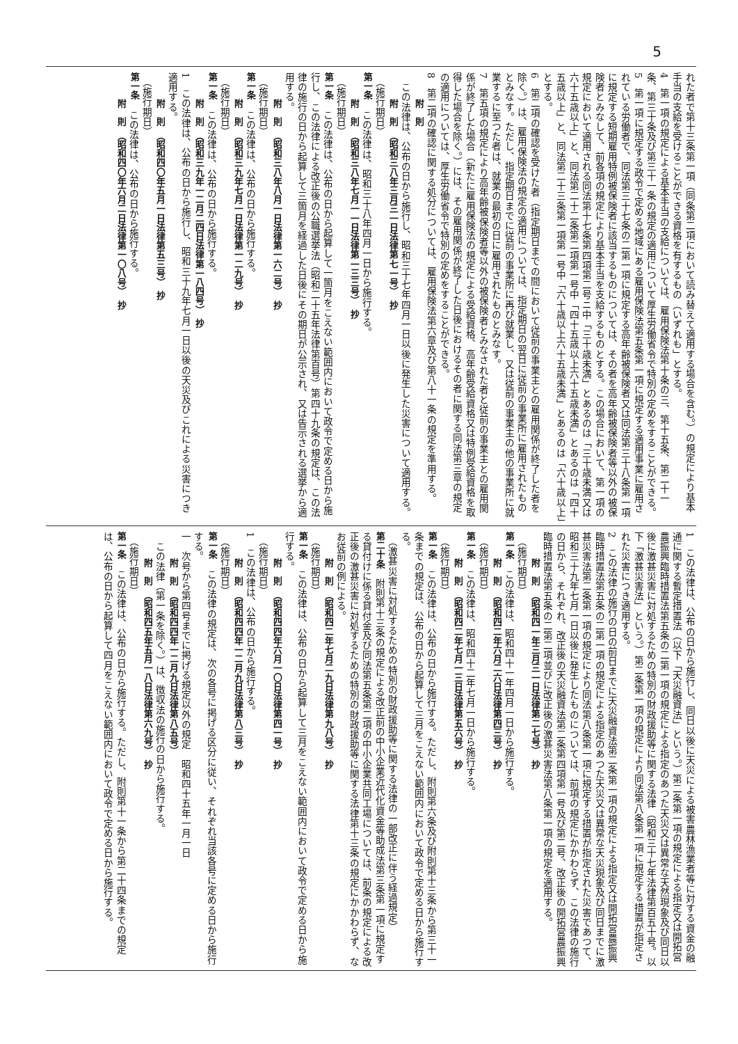5
れた者で第十三条第一項（同条第二項において読み替えて適用する場合を含む。）の規定により基本手当の支給を受けることができる資格を有するもの（いずれも」とする。
4　第一項の規定による基本手当の支給については、雇用保険法第十条の三、第十五条、第二十一条、第三十条及び第三十一条の規定の適用について厚生労働省令で特別の定めをすることができる。
5　第一項に規定する政令で定める地域にある雇用保険法第五条第一項に規定する適用事業に雇用されている労働者で、同法第三十七条の二第一項に規定する高年齢被保険者又は同法第三十八条第一項に規定する短期雇用特例被保険者に該当するものについては、その者を高年齢被保険者等以外の被保険者とみなして、前各項の規定により基本手当を支給するものとする。この場合において、第一項の規定において適用される同法第十七条第四項第二号ニ中「三十歳未満」とあるのは「三十歳未満又は六十五歳以上」と、同法第二十二条第二項第一号中「四十五歳以上六十五歳未満」とあるのは「四十五歳以上」と、同法第二十三条第一項第一号中「六十歳以上六十五歳未満」とあるのは「六十歳以上」とする。
6　第二項の確認を受けた者（指定期日までの間において従前の事業主との雇用関係が終了した者を除く。）は、雇用保険法の規定の適用については、指定期日の翌日に従前の事業所に雇用されたものとみなす。ただし、指定期日までに従前の事業所に再び就業し、又は従前の事業主の他の事業所に就業するに至つた者は、就業の最初の日に雇用されたものとみなす。
7　第五項の規定により高年齢被保険者等以外の被保険者とみなされた者と従前の事業主との雇用関係が終了した場合（新たに雇用保険法の規定による受給資格、高年齢受給資格又は特例受給資格を取得した場合を除く。）には、その雇用関係が終了した日後におけるその者に関する同法第三章の規定の適用については、厚生労働省令で特別の定めをすることができる。
8　第二項の確認に関する処分については、雇用保険法第六章及び第八十一条の規定を準用する。
附　則
　この法律は、公布の日から施行し、昭和三十七年四月一日以後に発生した災害について適用する。
附　則　（昭和三八年三月三一日法律第七一号）　抄
（施行期日）
第一条　この法律は、昭和三十八年四月一日から施行する。
附　則　（昭和三八年七月一一日法律第一三三号）　抄
（施行期日）
第一条　この法律は、公布の日から起算して一箇月をこえない範囲内において政令で定める日から施行し、この法律による改正後の公職選挙法（昭和二十五年法律第百号）第四十九条の規定は、この法律の施行の日から起算して三箇月を経過した日後にその期日が公示され、又は告示される選挙から適用する。
附　則　（昭和三八年八月一日法律第一六二号）　抄
（施行期日）
第一条　この法律は、公布の日から施行する。
附　則　（昭和三九年七月一日法律第一二九号）　抄
（施行期日）
第一条　この法律は、公布の日から施行する。
附　則　（昭和三九年一二月二四日法律第一八四号）　抄
1　この法律は、公布の日から施行し、昭和三十九年七月一日以後の天災及びこれによる災害につき適用する。
附　則　（昭和四〇年五月一日法律第五三号）　抄
（施行期日）
第一条　この法律は、公布の日から施行する。
附　則　（昭和四〇年六月二日法律第一〇八号）　抄
1　この法律は、公布の日から施行し、同日以後に天災による被害農林漁業者等に対する資金の融通に関する暫定措置法（以下「天災融資法」という。）第二条第一項の規定による指定又は開拓営農振興臨時措置法第五条の二第一項の規定による指定のあつた天災又は異常な天然現象及び同日以後に激甚災害に対処するための特別の財政援助等に関する法律（昭和三十七年法律第百五十号。以下「激甚災害法」という。）第二条第一項の規定により同法第八条第一項に規定する措置が指定された災害につき適用する。
2　この法律の施行の日の前日までに天災融資法第二条第一項の規定による指定又は開拓営農振興臨時措置法第五条の二第一項の規定による指定のあつた天災又は異常な天災現象及び同日までに激甚災害法第二条第一項の規定により同法第八条第一項に規定する措置が指定された災害であつて、昭和三十九年七月一日以後に発生したものについては、前項の規定にかかわらず、この法律の施行の日から、それぞれ、改正後の天災融資法第二条第四項第一号及び第二号、改正後の開拓営農振興臨時措置法第五条の二第二項並びに改正後の激甚災害法第八条第一項の規定を適用する。
附　則　（昭和四一年三月三一日法律第二七号）　抄
（施行期日）
第一条　この法律は、昭和四十一年四月一日から施行する。
附　則　（昭和四二年六月二六日法律第四三号）　抄
（施行期日）
第一条　この法律は、昭和四十二年七月一日から施行する。
附　則　（昭和四二年七月一三日法律第五六号）　抄
（施行期日）
第一条　この法律は、公布の日から施行する。ただし、附則第六条及び附則第十三条から第三十一条までの規定は、公布の日から起算して三月をこえない範囲内において政令で定める日から施行する。
（激甚災害に対処するための特別の財政援助等に関する法律の一部改正に伴う経過規定）
第二十条　附則第十三条の規定による改正前の中小企業近代化資金等助成法第三条第一項に規定する貸付けに係る貸付金及び同法第五条第二項の中小企業共同工場については、前条の規定による改正後の激甚災害に対処するための特別の財政援助等に関する法律第十三条の規定にかかわらず、なお従前の例による。
附　則　（昭和四二年七月二九日法律第九八号）　抄
（施行期日）
第一条　この法律は、公布の日から起算して三月をこえない範囲内において政令で定める日から施行する。
附　則　（昭和四四年六月一〇日法律第四一号）　抄
（施行期日）
1　この法律は、公布の日から施行する。
附　則　（昭和四四年一二月九日法律第八三号）　抄
（施行期日）
第一条　この法律の規定は、次の各号に掲げる区分に従い、それぞれ当該各号に定める日から施行する。
一　次号から第四号までに掲げる規定以外の規定　昭和四十五年一月一日
附　則　（昭和四四年一二月九日法律第八五号）
　この法律（第一条を除く。）は、徴収法の施行の日から施行する。
附　則　（昭和四五年五月一八日法律第六九号）　抄
（施行期日）
第一条　この法律は、公布の日から施行する。ただし、附則第十一条から第二十四条までの規定は、公布の日から起算して四月をこえない範囲内において政令で定める日から施行する。